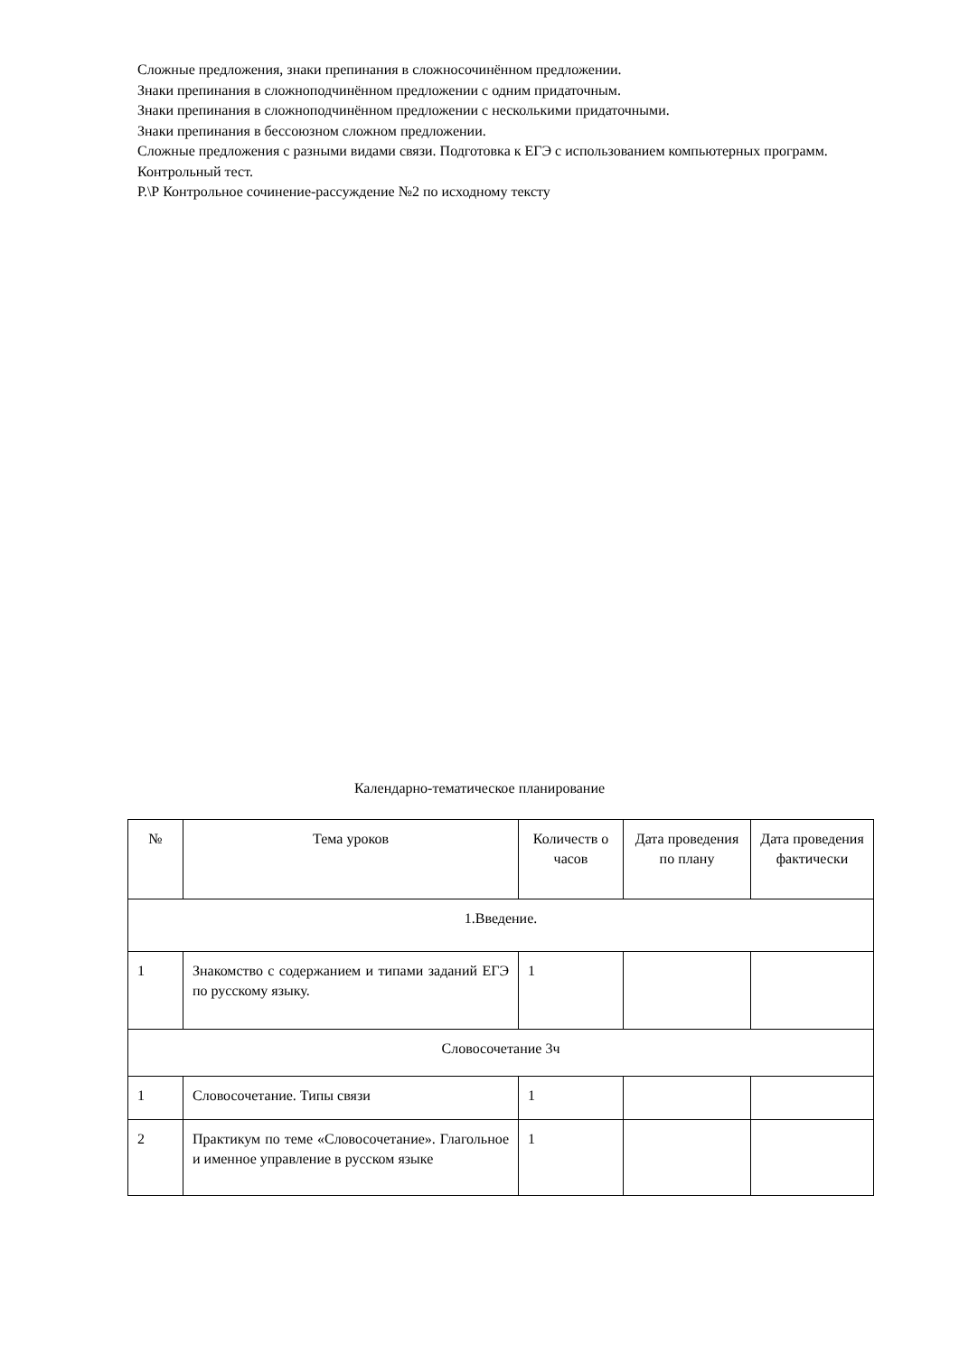Сложные предложения, знаки препинания в сложносочинённом предложении.
Знаки препинания в сложноподчинённом предложении с одним придаточным.
Знаки препинания в сложноподчинённом предложении с несколькими придаточными.
Знаки препинания в бессоюзном сложном предложении.
Сложные предложения с разными видами связи. Подготовка к ЕГЭ с использованием компьютерных программ.
Контрольный тест.
Р.\Р Контрольное сочинение-рассуждение №2 по исходному тексту
Календарно-тематическое планирование
| № | Тема уроков | Количеств о часов | Дата проведения по плану | Дата проведения фактически |
| --- | --- | --- | --- | --- |
| 1.Введение. | | | | |
| 1 | Знакомство с содержанием и типами заданий ЕГЭ по русскому языку. | 1 | | |
| Словосочетание 3ч | | | | |
| 1 | Словосочетание. Типы связи | 1 | | |
| 2 | Практикум по теме «Словосочетание». Глагольное и именное управление в русском языке | 1 | | |